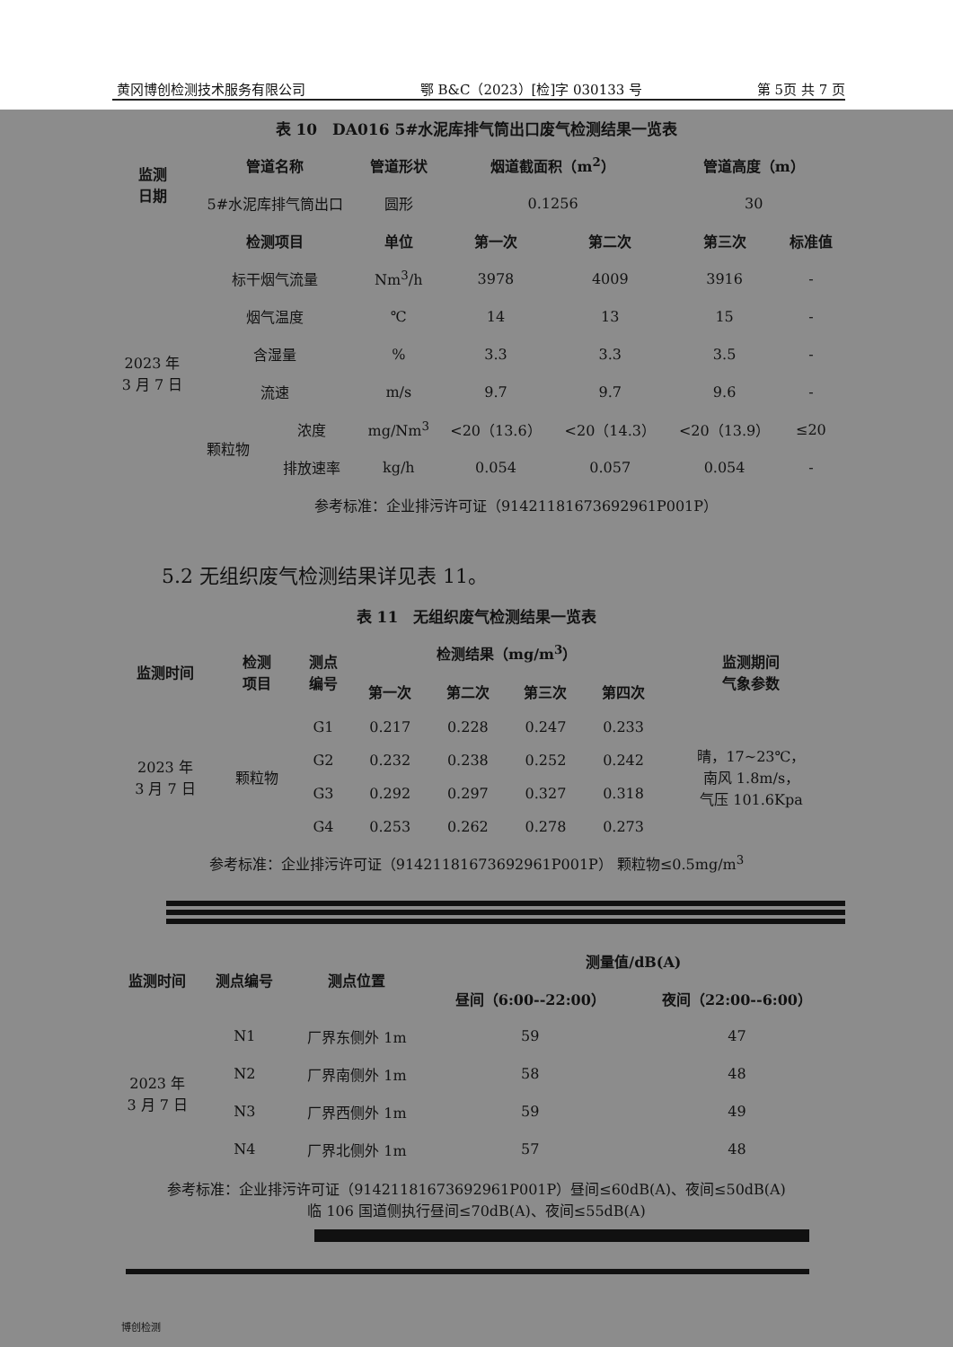黄冈博创检测技术服务有限公司 鄂 B&C（2023）[检]字 030133 号 第 5页 共 7 页
表 10　DA016 5#水泥库排气筒出口废气检测结果一览表
| 监测 日期 | 管道名称 | | 管道形状 | 烟道截面积（m<sup>2</sup>） | | 管道高度（m） | |
| --- | --- | --- | --- | --- | --- | --- | --- |
| | 5#水泥库排气筒出口 | | 圆形 | 0.1256 | | 30 | |
| 2023 年 3 月 7 日 | 检测项目 | | 单位 | 第一次 | 第二次 | 第三次 | 标准值 |
| | 标干烟气流量 | | Nm<sup>3</sup>/h | 3978 | 4009 | 3916 | - |
| | 烟气温度 | | ℃ | 14 | 13 | 15 | - |
| | 含湿量 | | % | 3.3 | 3.3 | 3.5 | - |
| | 流速 | | m/s | 9.7 | 9.7 | 9.6 | - |
| | 颗粒物 | 浓度 | mg/Nm<sup>3</sup> | <20（13.6） | <20（14.3） | <20（13.9） | ≤20 |
| | | 排放速率 | kg/h | 0.054 | 0.057 | 0.054 | - |
| | 参考标准：企业排污许可证（91421181673692961P001P） | | | | | | |
5.2 无组织废气检测结果详见表 11。
表 11　无组织废气检测结果一览表
| 监测时间 | 检测 项目 | 测点 编号 | 检测结果（mg/m<sup>3</sup>） | | | | 监测期间 气象参数 |
| --- | --- | --- | --- | --- | --- | --- | --- |
| | | | 第一次 | 第二次 | 第三次 | 第四次 | |
| 2023 年 3 月 7 日 | 颗粒物 | G1 | 0.217 | 0.228 | 0.247 | 0.233 | 晴，17~23℃， 南风 1.8m/s， 气压 101.6Kpa |
| | | G2 | 0.232 | 0.238 | 0.252 | 0.242 | |
| | | G3 | 0.292 | 0.297 | 0.327 | 0.318 | |
| | | G4 | 0.253 | 0.262 | 0.278 | 0.273 | |
参考标准：企业排污许可证（91421181673692961P001P） 颗粒物≤0.5mg/m<sup>3</sup>
| 监测时间 | 测点编号 | 测点位置 | 测量值/dB(A) | |
| --- | --- | --- | --- | --- |
| | | | 昼间（6:00--22:00） | 夜间（22:00--6:00） |
| 2023 年 3 月 7 日 | N1 | 厂界东侧外 1m | 59 | 47 |
| | N2 | 厂界南侧外 1m | 58 | 48 |
| | N3 | 厂界西侧外 1m | 59 | 49 |
| | N4 | 厂界北侧外 1m | 57 | 48 |
参考标准：企业排污许可证（91421181673692961P001P）昼间≤60dB(A)、夜间≤50dB(A)
临 106 国道侧执行昼间≤70dB(A)、夜间≤55dB(A)
博创检测